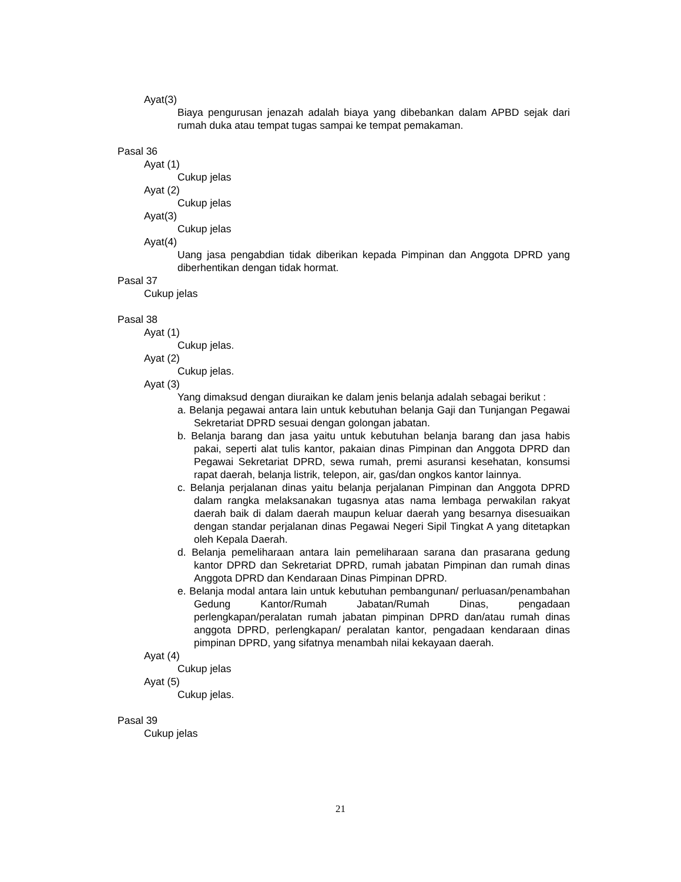Ayat(3)
Biaya pengurusan jenazah adalah biaya yang dibebankan dalam APBD sejak dari rumah duka atau tempat tugas sampai ke tempat pemakaman.
Pasal 36
Ayat (1)
Cukup jelas
Ayat (2)
Cukup jelas
Ayat(3)
Cukup jelas
Ayat(4)
Uang jasa pengabdian tidak diberikan kepada Pimpinan dan Anggota DPRD yang diberhentikan dengan tidak hormat.
Pasal 37
Cukup jelas
Pasal 38
Ayat (1)
Cukup jelas.
Ayat (2)
Cukup jelas.
Ayat (3)
Yang dimaksud dengan diuraikan ke dalam jenis belanja adalah sebagai berikut :
a. Belanja pegawai antara lain untuk kebutuhan belanja Gaji dan Tunjangan Pegawai Sekretariat DPRD sesuai dengan golongan jabatan.
b. Belanja barang dan jasa yaitu untuk kebutuhan belanja barang dan jasa habis pakai, seperti alat tulis kantor, pakaian dinas Pimpinan dan Anggota DPRD dan Pegawai Sekretariat DPRD, sewa rumah, premi asuransi kesehatan, konsumsi rapat daerah, belanja listrik, telepon, air, gas/dan ongkos kantor lainnya.
c. Belanja perjalanan dinas yaitu belanja perjalanan Pimpinan dan Anggota DPRD dalam rangka melaksanakan tugasnya atas nama lembaga perwakilan rakyat daerah baik di dalam daerah maupun keluar daerah yang besarnya disesuaikan dengan standar perjalanan dinas Pegawai Negeri Sipil Tingkat A yang ditetapkan oleh Kepala Daerah.
d. Belanja pemeliharaan antara lain pemeliharaan sarana dan prasarana gedung kantor DPRD dan Sekretariat DPRD, rumah jabatan Pimpinan dan rumah dinas Anggota DPRD dan Kendaraan Dinas Pimpinan DPRD.
e. Belanja modal antara lain untuk kebutuhan pembangunan/ perluasan/penambahan Gedung Kantor/Rumah Jabatan/Rumah Dinas, pengadaan perlengkapan/peralatan rumah jabatan pimpinan DPRD dan/atau rumah dinas anggota DPRD, perlengkapan/ peralatan kantor, pengadaan kendaraan dinas pimpinan DPRD, yang sifatnya menambah nilai kekayaan daerah.
Ayat (4)
Cukup jelas
Ayat (5)
Cukup jelas.
Pasal 39
Cukup jelas
21